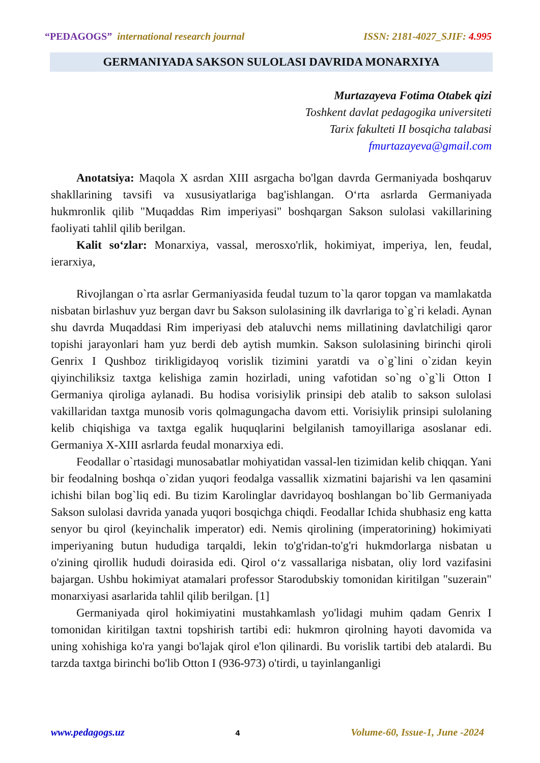“PEDAGOGS” international research journal ISSN: 2181-4027_SJIF: 4.995
GERMANIYADA SAKSON SULOLASI DAVRIDA MONARXIYA
Murtazayeva Fotima Otabek qizi
Toshkent davlat pedagogika universiteti
Tarix fakulteti II bosqicha talabasi
fmurtazayeva@gmail.com
Anotatsiya: Maqola X asrdan XIII asrgacha bo'lgan davrda Germaniyada boshqaruv shakllarining tavsifi va xususiyatlariga bag'ishlangan. O‘rta asrlarda Germaniyada hukmronlik qilib "Muqaddas Rim imperiyasi" boshqargan Sakson sulolasi vakillarining faoliyati tahlil qilib berilgan.
Kalit so‘zlar: Monarxiya, vassal, merosxo'rlik, hokimiyat, imperiya, len, feudal, ierarxiya,
Rivojlangan o`rta asrlar Germaniyasida feudal tuzum to`la qaror topgan va mamlakatda nisbatan birlashuv yuz bergan davr bu Sakson sulolasining ilk davrlariga to`g`ri keladi. Aynan shu davrda Muqaddasi Rim imperiyasi deb ataluvchi nems millatining davlatchiligi qaror topishi jarayonlari ham yuz berdi deb aytish mumkin. Sakson sulolasining birinchi qiroli Genrix I Qushboz tirikligidayoq vorislik tizimini yaratdi va o`g`lini o`zidan keyin qiyinchiliksiz taxtga kelishiga zamin hozirladi, uning vafotidan so`ng o`g`li Otton I Germaniya qiroliga aylanadi. Bu hodisa vorisiylik prinsipi deb atalib to sakson sulolasi vakillaridan taxtga munosib voris qolmagungacha davom etti. Vorisiylik prinsipi sulolaning kelib chiqishiga va taxtga egalik huquqlarini belgilanish tamoyillariga asoslanar edi. Germaniya X-XIII asrlarda feudal monarxiya edi.
Feodallar o`rtasidagi munosabatlar mohiyatidan vassal-len tizimidan kelib chiqqan. Yani bir feodalning boshqa o`zidan yuqori feodalga vassallik xizmatini bajarishi va len qasamini ichishi bilan bog`liq edi. Bu tizim Karolinglar davridayoq boshlangan bo`lib Germaniyada Sakson sulolasi davrida yanada yuqori bosqichga chiqdi. Feodallar Ichida shubhasiz eng katta senyor bu qirol (keyinchalik imperator) edi. Nemis qirolining (imperatorining) hokimiyati imperiyaning butun hududiga tarqaldi, lekin to'g'ridan-to'g'ri hukmdorlarga nisbatan u o'zining qirollik hududi doirasida edi. Qirol o‘z vassallariga nisbatan, oliy lord vazifasini bajargan. Ushbu hokimiyat atamalari professor Starodubskiy tomonidan kiritilgan "suzerain" monarxiyasi asarlarida tahlil qilib berilgan. [1]
Germaniyada qirol hokimiyatini mustahkamlash yo'lidagi muhim qadam Genrix I tomonidan kiritilgan taxtni topshirish tartibi edi: hukmron qirolning hayoti davomida va uning xohishiga ko'ra yangi bo'lajak qirol e'lon qilinardi. Bu vorislik tartibi deb atalardi. Bu tarzda taxtga birinchi bo'lib Otton I (936-973) o'tirdi, u tayinlanganligi
www.pedagogs.uz 4 Volume-60, Issue-1, June -2024